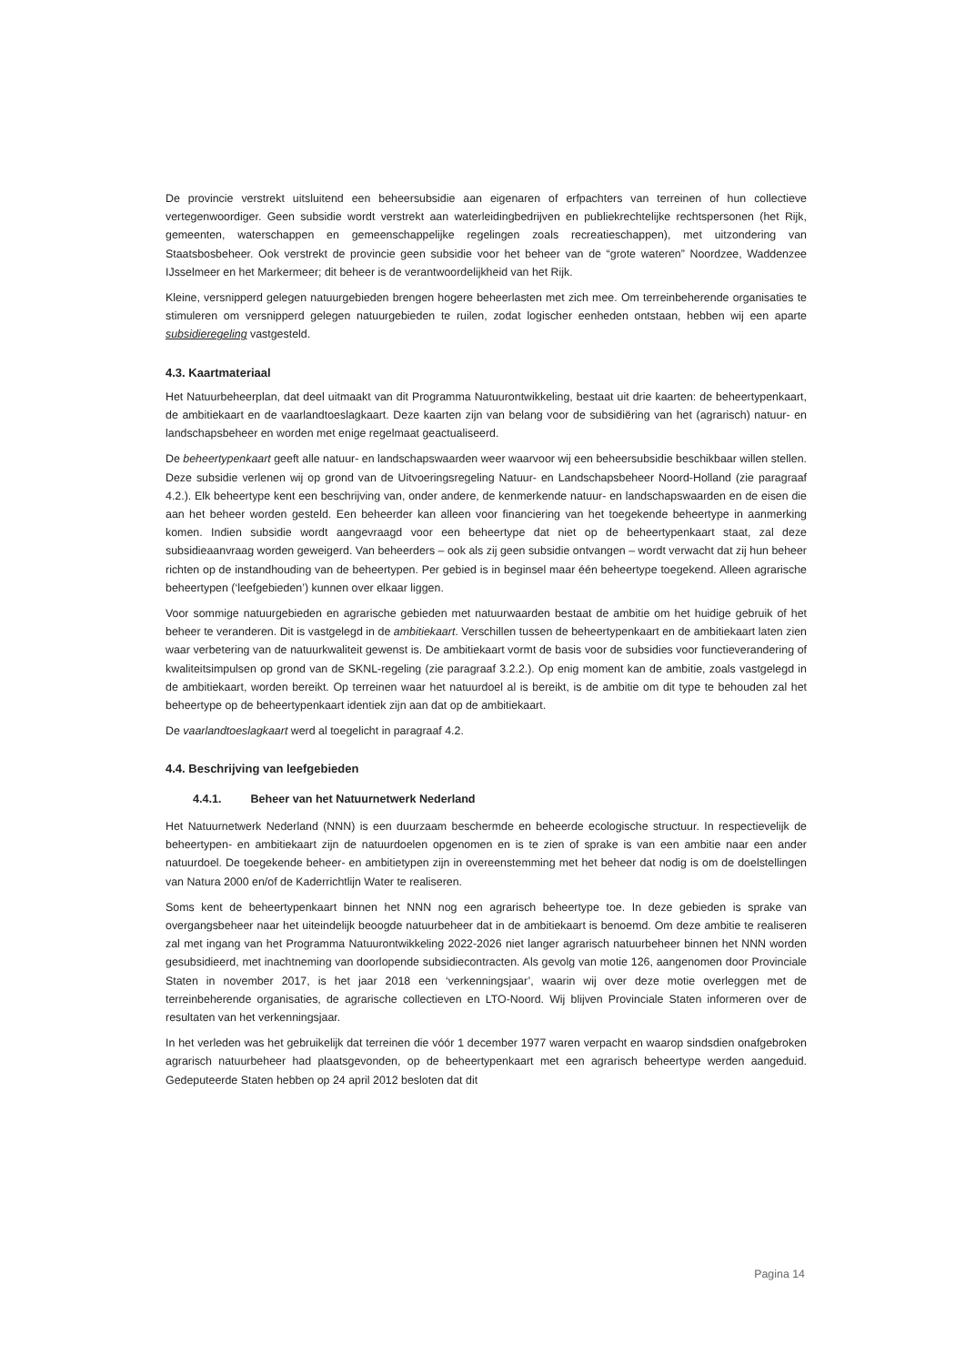De provincie verstrekt uitsluitend een beheersubsidie aan eigenaren of erfpachters van terreinen of hun collectieve vertegenwoordiger. Geen subsidie wordt verstrekt aan waterleidingbedrijven en publiekrechtelijke rechtspersonen (het Rijk, gemeenten, waterschappen en gemeenschappelijke regelingen zoals recreatieschappen), met uitzondering van Staatsbosbeheer. Ook verstrekt de provincie geen subsidie voor het beheer van de “grote wateren” Noordzee, Waddenzee IJsselmeer en het Markermeer; dit beheer is de verantwoordelijkheid van het Rijk.
Kleine, versnipperd gelegen natuurgebieden brengen hogere beheerlasten met zich mee. Om terreinbeherende organisaties te stimuleren om versnipperd gelegen natuurgebieden te ruilen, zodat logischer eenheden ontstaan, hebben wij een aparte subsidieregeling vastgesteld.
4.3. Kaartmateriaal
Het Natuurbeheerplan, dat deel uitmaakt van dit Programma Natuurontwikkeling, bestaat uit drie kaarten: de beheertypenkaart, de ambitiekaart en de vaarlandtoeslagkaart. Deze kaarten zijn van belang voor de subsidiëring van het (agrarisch) natuur- en landschapsbeheer en worden met enige regelmaat geactualiseerd.
De beheertypenkaart geeft alle natuur- en landschapswaarden weer waarvoor wij een beheersubsidie beschikbaar willen stellen. Deze subsidie verlenen wij op grond van de Uitvoeringsregeling Natuur- en Landschapsbeheer Noord-Holland (zie paragraaf 4.2.). Elk beheertype kent een beschrijving van, onder andere, de kenmerkende natuur- en landschapswaarden en de eisen die aan het beheer worden gesteld. Een beheerder kan alleen voor financiering van het toegekende beheertype in aanmerking komen. Indien subsidie wordt aangevraagd voor een beheertype dat niet op de beheertypenkaart staat, zal deze subsidieaanvraag worden geweigerd. Van beheerders – ook als zij geen subsidie ontvangen – wordt verwacht dat zij hun beheer richten op de instandhouding van de beheertypen. Per gebied is in beginsel maar één beheertype toegekend. Alleen agrarische beheertypen (‘leefgebieden’) kunnen over elkaar liggen.
Voor sommige natuurgebieden en agrarische gebieden met natuurwaarden bestaat de ambitie om het huidige gebruik of het beheer te veranderen. Dit is vastgelegd in de ambitiekaart. Verschillen tussen de beheertypenkaart en de ambitiekaart laten zien waar verbetering van de natuurkwaliteit gewenst is. De ambitiekaart vormt de basis voor de subsidies voor functieverandering of kwaliteitsimpulsen op grond van de SKNL-regeling (zie paragraaf 3.2.2.). Op enig moment kan de ambitie, zoals vastgelegd in de ambitiekaart, worden bereikt. Op terreinen waar het natuurdoel al is bereikt, is de ambitie om dit type te behouden zal het beheertype op de beheertypenkaart identiek zijn aan dat op de ambitiekaart.
De vaarlandtoeslagkaart werd al toegelicht in paragraaf 4.2.
4.4. Beschrijving van leefgebieden
4.4.1. Beheer van het Natuurnetwerk Nederland
Het Natuurnetwerk Nederland (NNN) is een duurzaam beschermde en beheerde ecologische structuur. In respectievelijk de beheertypen- en ambitiekaart zijn de natuurdoelen opgenomen en is te zien of sprake is van een ambitie naar een ander natuurdoel. De toegekende beheer- en ambitietypen zijn in overeenstemming met het beheer dat nodig is om de doelstellingen van Natura 2000 en/of de Kaderrichtlijn Water te realiseren.
Soms kent de beheertypenkaart binnen het NNN nog een agrarisch beheertype toe. In deze gebieden is sprake van overgangsbeheer naar het uiteindelijk beoogde natuurbeheer dat in de ambitiekaart is benoemd. Om deze ambitie te realiseren zal met ingang van het Programma Natuurontwikkeling 2022-2026 niet langer agrarisch natuurbeheer binnen het NNN worden gesubsidieerd, met inachtneming van doorlopende subsidiecontracten. Als gevolg van motie 126, aangenomen door Provinciale Staten in november 2017, is het jaar 2018 een ‘verkenningsjaar’, waarin wij over deze motie overleggen met de terreinbeherende organisaties, de agrarische collectieven en LTO-Noord. Wij blijven Provinciale Staten informeren over de resultaten van het verkenningsjaar.
In het verleden was het gebruikelijk dat terreinen die vóór 1 december 1977 waren verpacht en waarop sindsdien onafgebroken agrarisch natuurbeheer had plaatsgevonden, op de beheertypenkaart met een agrarisch beheertype werden aangeduid. Gedeputeerde Staten hebben op 24 april 2012 besloten dat dit
Pagina 14